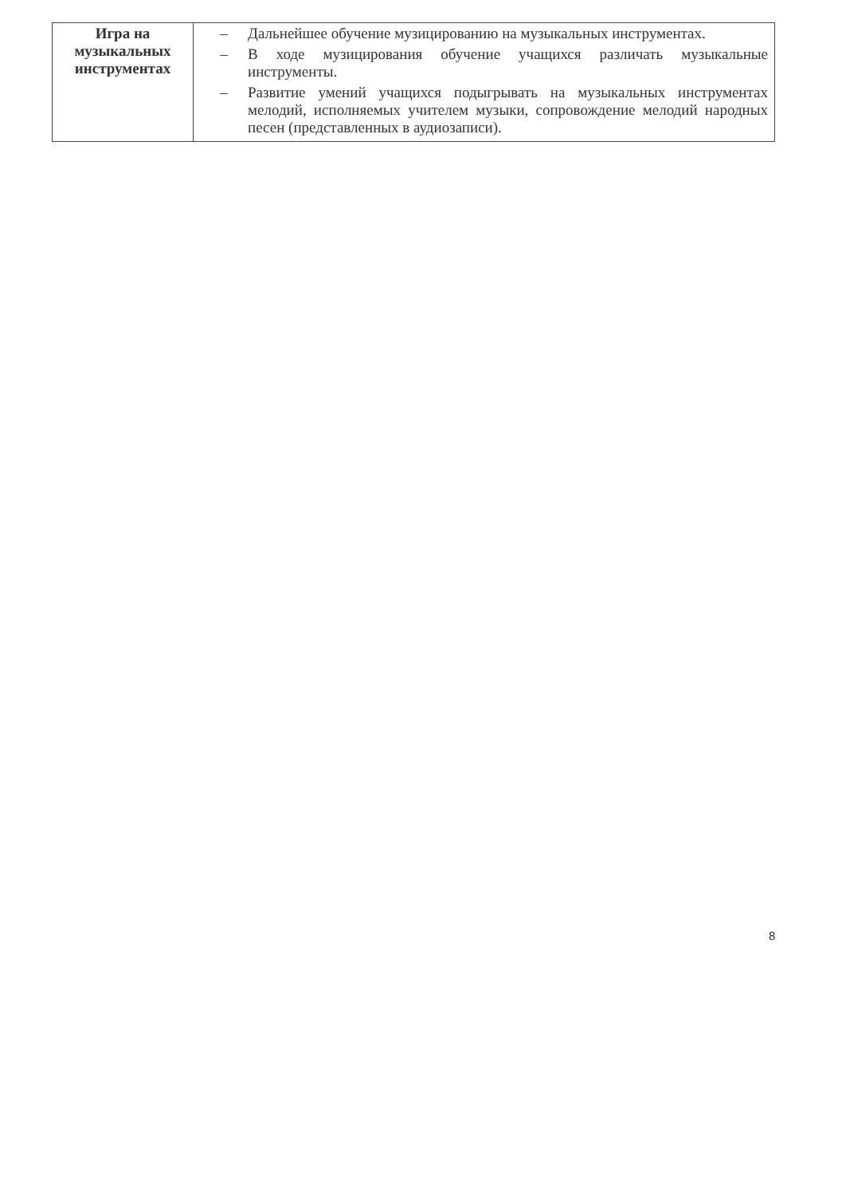| Игра на музыкальных инструментах | – Дальнейшее обучение музицированию на музыкальных инструментах. – В ходе музицирования обучение учащихся различать музыкальные инструменты. – Развитие умений учащихся подыгрывать на музыкальных инструментах мелодий, исполняемых учителем музыки, сопровождение мелодий народных песен (представленных в аудиозаписи). |
8